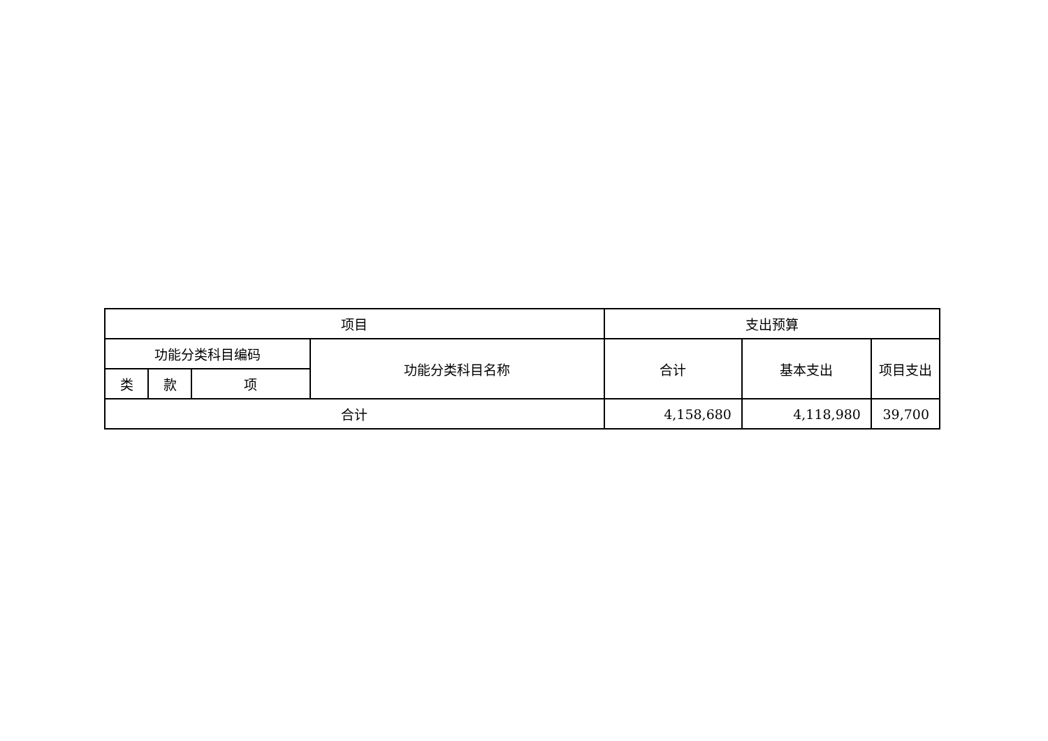| 项目 | | | | 支出预算 | | |
| --- | --- | --- | --- | --- | --- | --- |
| 功能分类科目编码 | | | 功能分类科目名称 | 合计 | 基本支出 | 项目支出 |
| 类 | 款 | 项 | | | | |
| 合计 | | | | 4,158,680 | 4,118,980 | 39,700 |